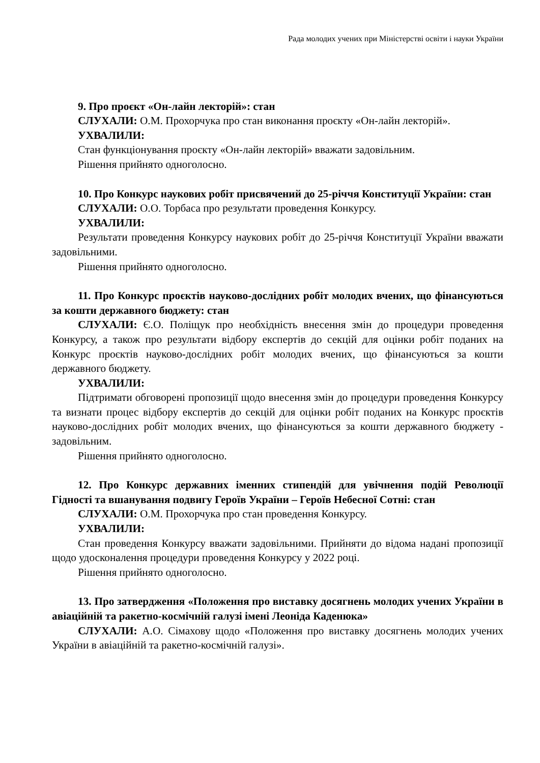Рада молодих учених при Міністерстві освіти і науки України
9. Про проєкт «Он-лайн лекторій»: стан
СЛУХАЛИ: О.М. Прохорчука про стан виконання проєкту «Он-лайн лекторій».
УХВАЛИЛИ:
Стан функціонування проєкту «Он-лайн лекторій» вважати задовільним.
Рішення прийнято одноголосно.
10. Про Конкурс наукових робіт присвячений до 25-річчя Конституції України: стан
СЛУХАЛИ: О.О. Торбаса про результати проведення Конкурсу.
УХВАЛИЛИ:
Результати проведення Конкурсу наукових робіт до 25-річчя Конституції України вважати задовільними.
Рішення прийнято одноголосно.
11. Про Конкурс проєктів науково-дослідних робіт молодих вчених, що фінансуються за кошти державного бюджету: стан
СЛУХАЛИ: Є.О. Поліщук про необхідність внесення змін до процедури проведення Конкурсу, а також про результати відбору експертів до секцій для оцінки робіт поданих на Конкурс проєктів науково-дослідних робіт молодих вчених, що фінансуються за кошти державного бюджету.
УХВАЛИЛИ:
Підтримати обговорені пропозиції щодо внесення змін до процедури проведення Конкурсу та визнати процес відбору експертів до секцій для оцінки робіт поданих на Конкурс проєктів науково-дослідних робіт молодих вчених, що фінансуються за кошти державного бюджету - задовільним.
Рішення прийнято одноголосно.
12. Про Конкурс державних іменних стипендій для увічнення подій Революції Гідності та вшанування подвигу Героїв України – Героїв Небесної Сотні: стан
СЛУХАЛИ: О.М. Прохорчука про стан проведення Конкурсу.
УХВАЛИЛИ:
Стан проведення Конкурсу вважати задовільними. Прийняти до відома надані пропозиції щодо удосконалення процедури проведення Конкурсу у 2022 році.
Рішення прийнято одноголосно.
13. Про затвердження «Положення про виставку досягнень молодих учених України в авіаційній та ракетно-космічній галузі імені Леоніда Каденюка»
СЛУХАЛИ: А.О. Сімахову щодо «Положення про виставку досягнень молодих учених України в авіаційній та ракетно-космічній галузі».